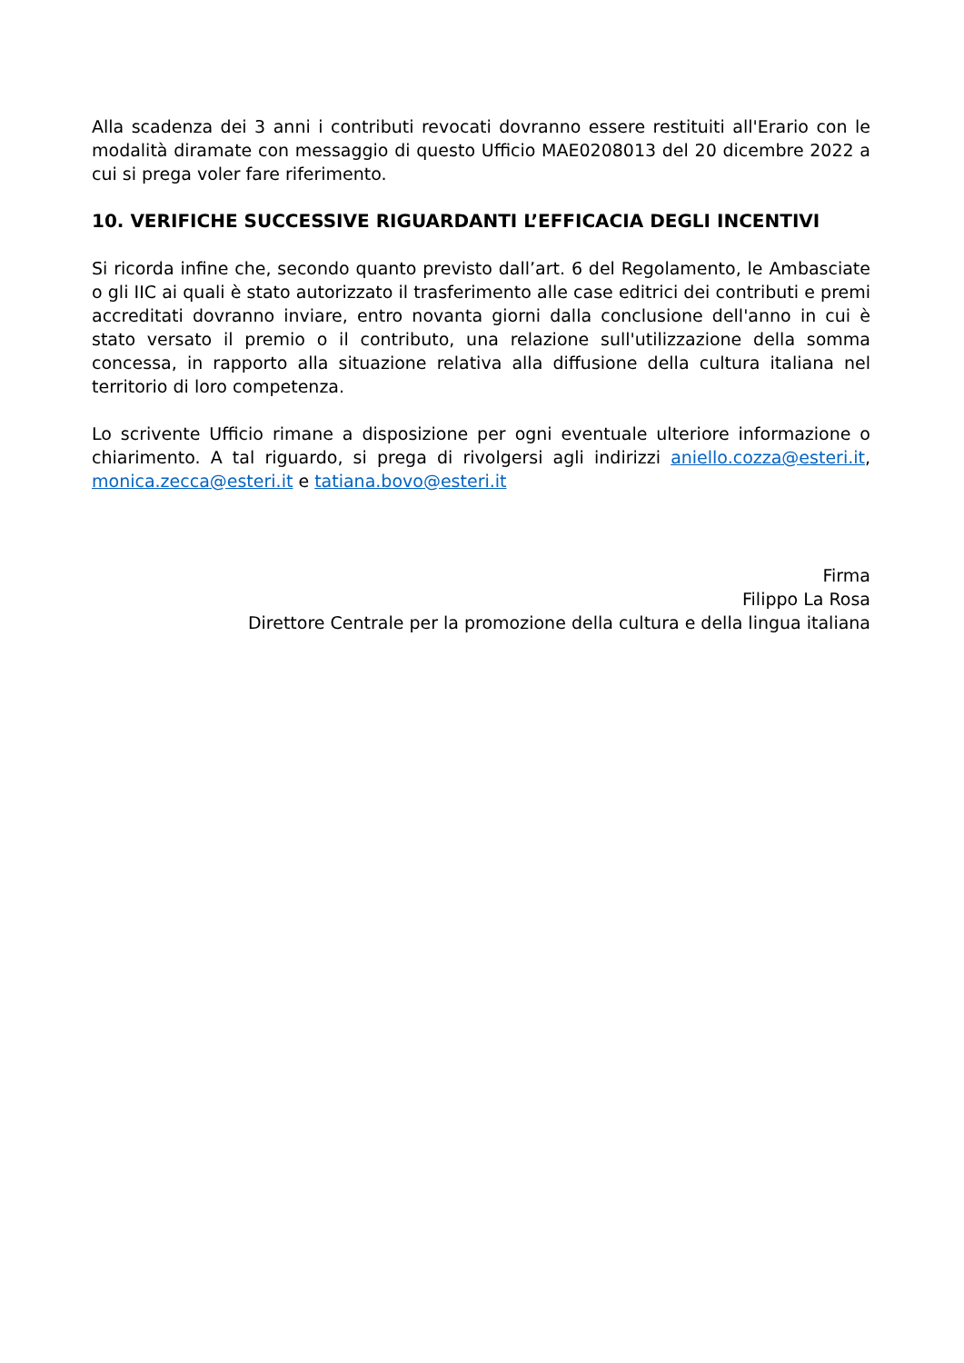Alla scadenza dei 3 anni i contributi revocati dovranno essere restituiti all'Erario con le modalità diramate con messaggio di questo Ufficio MAE0208013 del 20 dicembre 2022 a cui si prega voler fare riferimento.
10. VERIFICHE SUCCESSIVE RIGUARDANTI L’EFFICACIA DEGLI INCENTIVI
Si ricorda infine che, secondo quanto previsto dall’art. 6 del Regolamento, le Ambasciate o gli IIC ai quali è stato autorizzato il trasferimento alle case editrici dei contributi e premi accreditati dovranno inviare, entro novanta giorni dalla conclusione dell'anno in cui è stato versato il premio o il contributo, una relazione sull'utilizzazione della somma concessa, in rapporto alla situazione relativa alla diffusione della cultura italiana nel territorio di loro competenza.
Lo scrivente Ufficio rimane a disposizione per ogni eventuale ulteriore informazione o chiarimento. A tal riguardo, si prega di rivolgersi agli indirizzi aniello.cozza@esteri.it, monica.zecca@esteri.it e tatiana.bovo@esteri.it
Firma
Filippo La Rosa
Direttore Centrale per la promozione della cultura e della lingua italiana